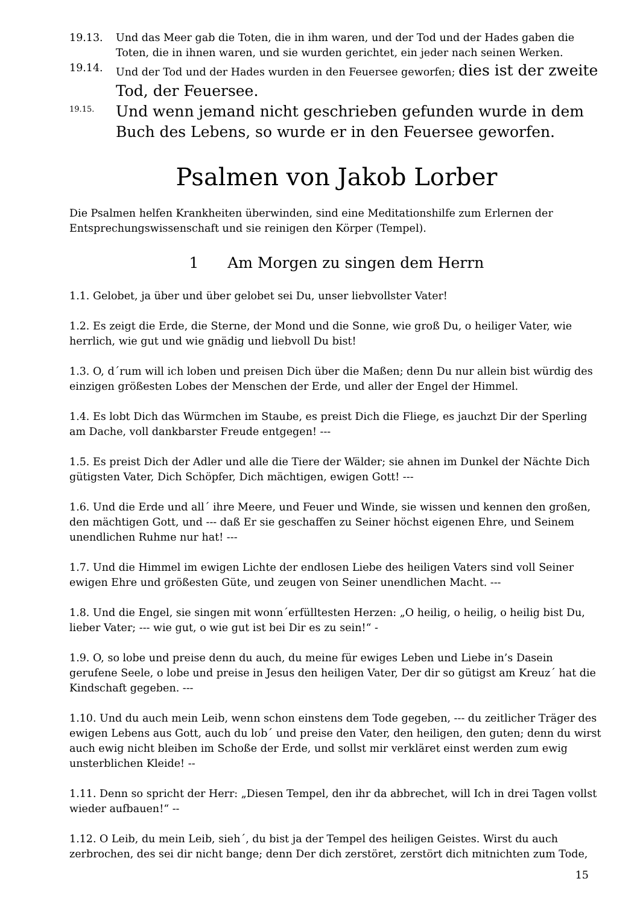19.13. Und das Meer gab die Toten, die in ihm waren, und der Tod und der Hades gaben die Toten, die in ihnen waren, und sie wurden gerichtet, ein jeder nach seinen Werken.
19.14. Und der Tod und der Hades wurden in den Feuersee geworfen; dies ist der zweite Tod, der Feuersee.
19.15. Und wenn jemand nicht geschrieben gefunden wurde in dem Buch des Lebens, so wurde er in den Feuersee geworfen.
Psalmen von Jakob Lorber
Die Psalmen helfen Krankheiten überwinden, sind eine Meditationshilfe zum Erlernen der Entsprechungswissenschaft und sie reinigen den Körper (Tempel).
1 Am Morgen zu singen dem Herrn
1.1. Gelobet, ja über und über gelobet sei Du, unser liebvollster Vater!
1.2. Es zeigt die Erde, die Sterne, der Mond und die Sonne, wie groß Du, o heiliger Vater, wie herrlich, wie gut und wie gnädig und liebvoll Du bist!
1.3. O, d´rum will ich loben und preisen Dich über die Maßen; denn Du nur allein bist würdig des einzigen größesten Lobes der Menschen der Erde, und aller der Engel der Himmel.
1.4. Es lobt Dich das Würmchen im Staube, es preist Dich die Fliege, es jauchzt Dir der Sperling am Dache, voll dankbarster Freude entgegen! ---
1.5. Es preist Dich der Adler und alle die Tiere der Wälder; sie ahnen im Dunkel der Nächte Dich gütigsten Vater, Dich Schöpfer, Dich mächtigen, ewigen Gott! ---
1.6. Und die Erde und all´ ihre Meere, und Feuer und Winde, sie wissen und kennen den großen, den mächtigen Gott, und --- daß Er sie geschaffen zu Seiner höchst eigenen Ehre, und Seinem unendlichen Ruhme nur hat! ---
1.7. Und die Himmel im ewigen Lichte der endlosen Liebe des heiligen Vaters sind voll Seiner ewigen Ehre und größesten Güte, und zeugen von Seiner unendlichen Macht. ---
1.8. Und die Engel, sie singen mit wonn´erfülltesten Herzen: „O heilig, o heilig, o heilig bist Du, lieber Vater; --- wie gut, o wie gut ist bei Dir es zu sein!“ -
1.9. O, so lobe und preise denn du auch, du meine für ewiges Leben und Liebe in’s Dasein gerufene Seele, o lobe und preise in Jesus den heiligen Vater, Der dir so gütigst am Kreuz´ hat die Kindschaft gegeben. ---
1.10. Und du auch mein Leib, wenn schon einstens dem Tode gegeben, --- du zeitlicher Träger des ewigen Lebens aus Gott, auch du lob´ und preise den Vater, den heiligen, den guten; denn du wirst auch ewig nicht bleiben im Schoße der Erde, und sollst mir verkläret einst werden zum ewig unsterblichen Kleide! --
1.11. Denn so spricht der Herr: „Diesen Tempel, den ihr da abbrechet, will Ich in drei Tagen vollst wieder aufbauen!“ --
1.12. O Leib, du mein Leib, sieh´, du bist ja der Tempel des heiligen Geistes. Wirst du auch zerbrochen, des sei dir nicht bange; denn Der dich zerstöret, zerstört dich mitnichten zum Tode,
15